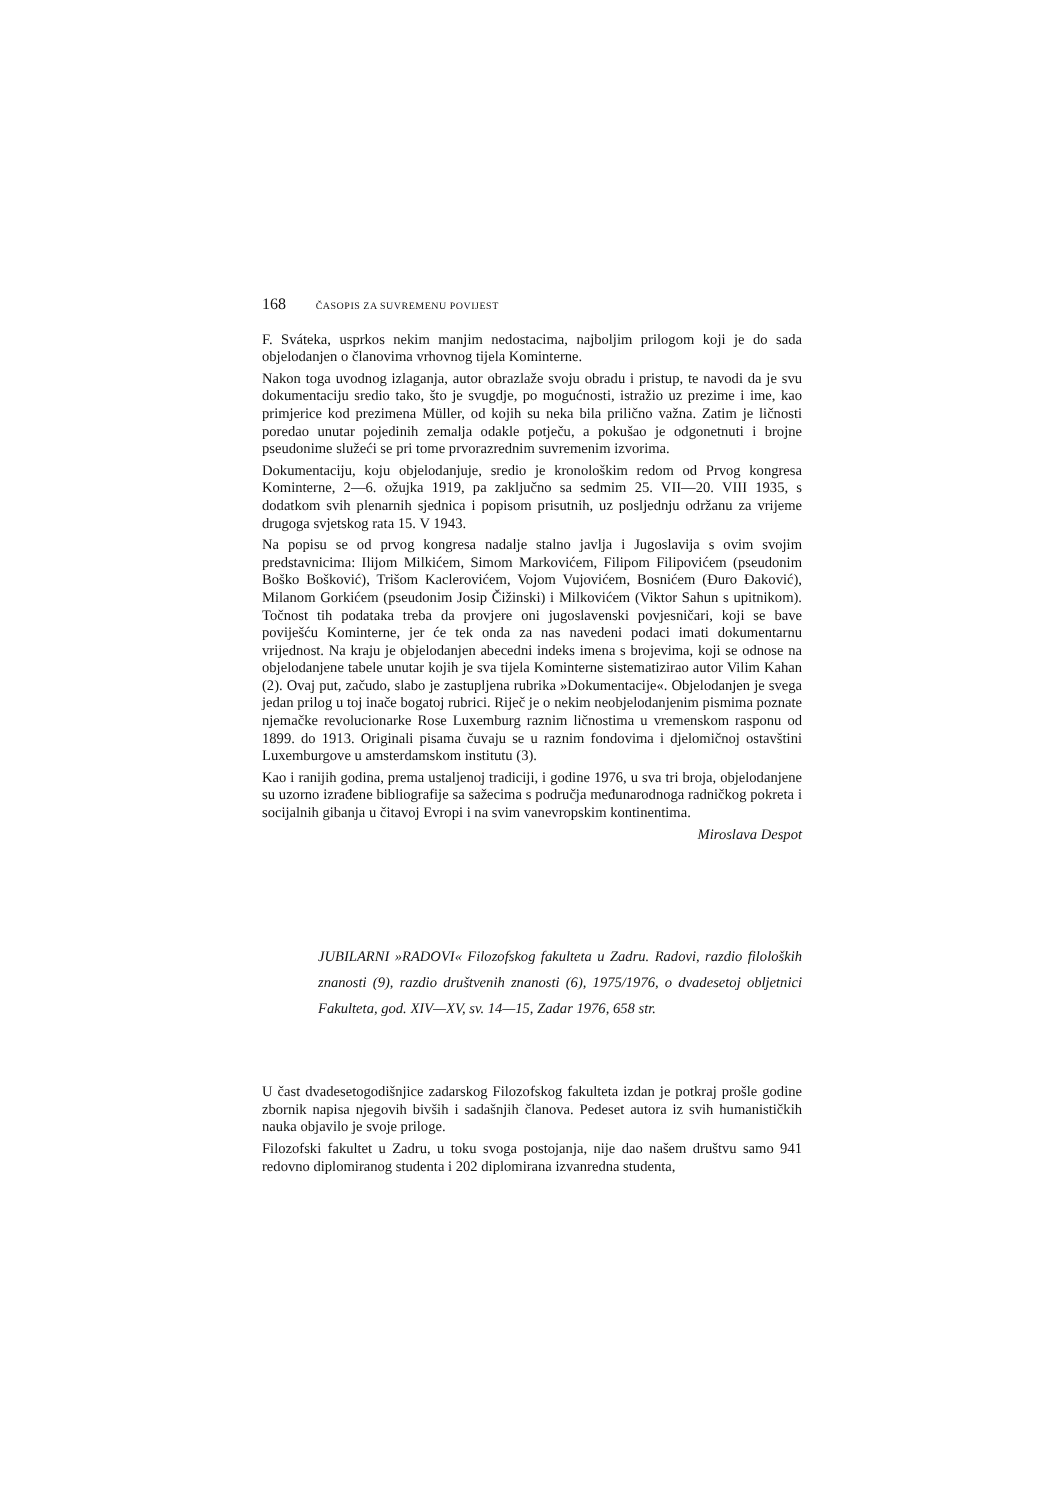168 ČASOPIS ZA SUVREMENU POVIJEST
F. Sváteka, usprkos nekim manjim nedostacima, najboljim prilogom koji je do sada objelodanjen o članovima vrhovnog tijela Kominterne.
Nakon toga uvodnog izlaganja, autor obrazlaže svoju obradu i pristup, te navodi da je svu dokumentaciju sredio tako, što je svugdje, po mogućnosti, istražio uz prezime i ime, kao primjerice kod prezimena Müller, od kojih su neka bila prilično važna. Zatim je ličnosti poredao unutar pojedinih zemalja odakle potječu, a pokušao je odgonetnuti i brojne pseudonime služeći se pri tome prvorazrednim suvremenim izvorima.
Dokumentaciju, koju objelodanjuje, sredio je kronološkim redom od Prvog kongresa Kominterne, 2—6. ožujka 1919, pa zaključno sa sedmim 25. VII—20. VIII 1935, s dodatkom svih plenarnih sjednica i popisom prisutnih, uz posljednju održanu za vrijeme drugoga svjetskog rata 15. V 1943.
Na popisu se od prvog kongresa nadalje stalno javlja i Jugoslavija s ovim svojim predstavnicima: Ilijom Milkićem, Simom Markovićem, Filipom Filipovićem (pseudonim Boško Bošković), Trišom Kaclerovićem, Vojom Vujovićem, Bosnićem (Đuro Đaković), Milanom Gorkićem (pseudonim Josip Čižinski) i Milkovićem (Viktor Sahun s upitnikom). Točnost tih podataka treba da provjere oni jugoslavenski povjesničari, koji se bave poviješću Kominterne, jer će tek onda za nas navedeni podaci imati dokumentarnu vrijednost. Na kraju je objelodanjen abecedni indeks imena s brojevima, koji se odnose na objelodanjene tabele unutar kojih je sva tijela Kominterne sistematizirao autor Vilim Kahan (2). Ovaj put, začudo, slabo je zastupljena rubrika »Dokumentacije«. Objelodanjen je svega jedan prilog u toj inače bogatoj rubrici. Riječ je o nekim neobjelodanjenim pismima poznate njemačke revolucionarke Rose Luxemburg raznim ličnostima u vremenskom rasponu od 1899. do 1913. Originali pisama čuvaju se u raznim fondovima i djelomičnoj ostavštini Luxemburgove u amsterdamskom institutu (3).
Kao i ranijih godina, prema ustaljenoj tradiciji, i godine 1976, u sva tri broja, objelodanjene su uzorno izrađene bibliografije sa sažecima s područja međunarodnoga radničkog pokreta i socijalnih gibanja u čitavoj Evropi i na svim vanevropskim kontinentima.
Miroslava Despot
JUBILARNI »RADOVI« Filozofskog fakulteta u Zadru. Radovi, razdio filoloških znanosti (9), razdio društvenih znanosti (6), 1975/1976, o dvadesetoj obljetnici Fakulteta, god. XIV—XV, sv. 14—15, Zadar 1976, 658 str.
U čast dvadesetogodišnjice zadarskog Filozofskog fakulteta izdan je potkraj prošle godine zbornik napisa njegovih bivših i sadašnjih članova. Pedeset autora iz svih humanističkih nauka objavilo je svoje priloge.
Filozofski fakultet u Zadru, u toku svoga postojanja, nije dao našem društvu samo 941 redovno diplomiranog studenta i 202 diplomirana izvanredna studenta,